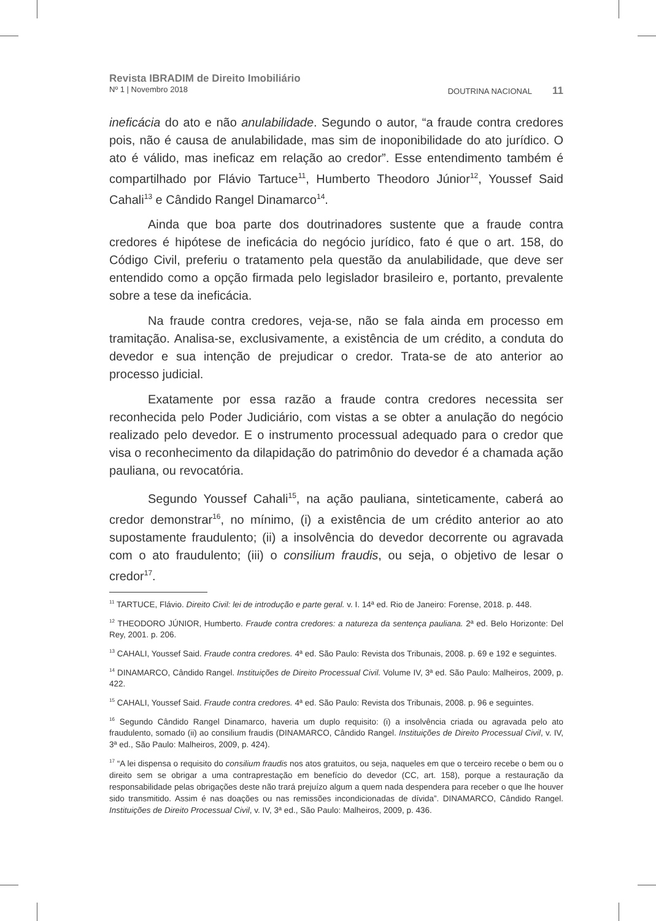Revista IBRADIM de Direito Imobiliário
Nº 1 | Novembro 2018 DOUTRINA NACIONAL 11
ineficácia do ato e não anulabilidade. Segundo o autor, “a fraude contra credores pois, não é causa de anulabilidade, mas sim de inoponibilidade do ato jurídico. O ato é válido, mas ineficaz em relação ao credor”. Esse entendimento também é compartilhado por Flávio Tartuce<sup>11</sup>, Humberto Theodoro Júnior<sup>12</sup>, Youssef Said Cahali<sup>13</sup> e Cândido Rangel Dinamarco<sup>14</sup>.
Ainda que boa parte dos doutrinadores sustente que a fraude contra credores é hipótese de ineficácia do negócio jurídico, fato é que o art. 158, do Código Civil, preferiu o tratamento pela questão da anulabilidade, que deve ser entendido como a opção firmada pelo legislador brasileiro e, portanto, prevalente sobre a tese da ineficácia.
Na fraude contra credores, veja-se, não se fala ainda em processo em tramitação. Analisa-se, exclusivamente, a existência de um crédito, a conduta do devedor e sua intenção de prejudicar o credor. Trata-se de ato anterior ao processo judicial.
Exatamente por essa razão a fraude contra credores necessita ser reconhecida pelo Poder Judiciário, com vistas a se obter a anulação do negócio realizado pelo devedor. E o instrumento processual adequado para o credor que visa o reconhecimento da dilapidação do patrimônio do devedor é a chamada ação pauliana, ou revocatória.
Segundo Youssef Cahali<sup>15</sup>, na ação pauliana, sinteticamente, caberá ao credor demonstrar<sup>16</sup>, no mínimo, (i) a existência de um crédito anterior ao ato supostamente fraudulento; (ii) a insolvência do devedor decorrente ou agravada com o ato fraudulento; (iii) o consilium fraudis, ou seja, o objetivo de lesar o credor<sup>17</sup>.
<sup>11</sup> TARTUCE, Flávio. Direito Civil: lei de introdução e parte geral. v. I. 14ª ed. Rio de Janeiro: Forense, 2018. p. 448.
<sup>12</sup> THEODORO JÚNIOR, Humberto. Fraude contra credores: a natureza da sentença pauliana. 2ª ed. Belo Horizonte: Del Rey, 2001. p. 206.
<sup>13</sup> CAHALI, Youssef Said. Fraude contra credores. 4ª ed. São Paulo: Revista dos Tribunais, 2008. p. 69 e 192 e seguintes.
<sup>14</sup> DINAMARCO, Cândido Rangel. Instituições de Direito Processual Civil. Volume IV, 3ª ed. São Paulo: Malheiros, 2009, p. 422.
<sup>15</sup> CAHALI, Youssef Said. Fraude contra credores. 4ª ed. São Paulo: Revista dos Tribunais, 2008. p. 96 e seguintes.
<sup>16</sup> Segundo Cândido Rangel Dinamarco, haveria um duplo requisito: (i) a insolvência criada ou agravada pelo ato fraudulento, somado (ii) ao consilium fraudis (DINAMARCO, Cândido Rangel. Instituições de Direito Processual Civil, v. IV, 3ª ed., São Paulo: Malheiros, 2009, p. 424).
<sup>17</sup> “A lei dispensa o requisito do consilium fraudis nos atos gratuitos, ou seja, naqueles em que o terceiro recebe o bem ou o direito sem se obrigar a uma contraprestação em benefício do devedor (CC, art. 158), porque a restauração da responsabilidade pelas obrigações deste não trará prejuízo algum a quem nada despendera para receber o que lhe houver sido transmitido. Assim é nas doações ou nas remissões incondicionadas de dívida”. DINAMARCO, Cândido Rangel. Instituições de Direito Processual Civil, v. IV, 3ª ed., São Paulo: Malheiros, 2009, p. 436.